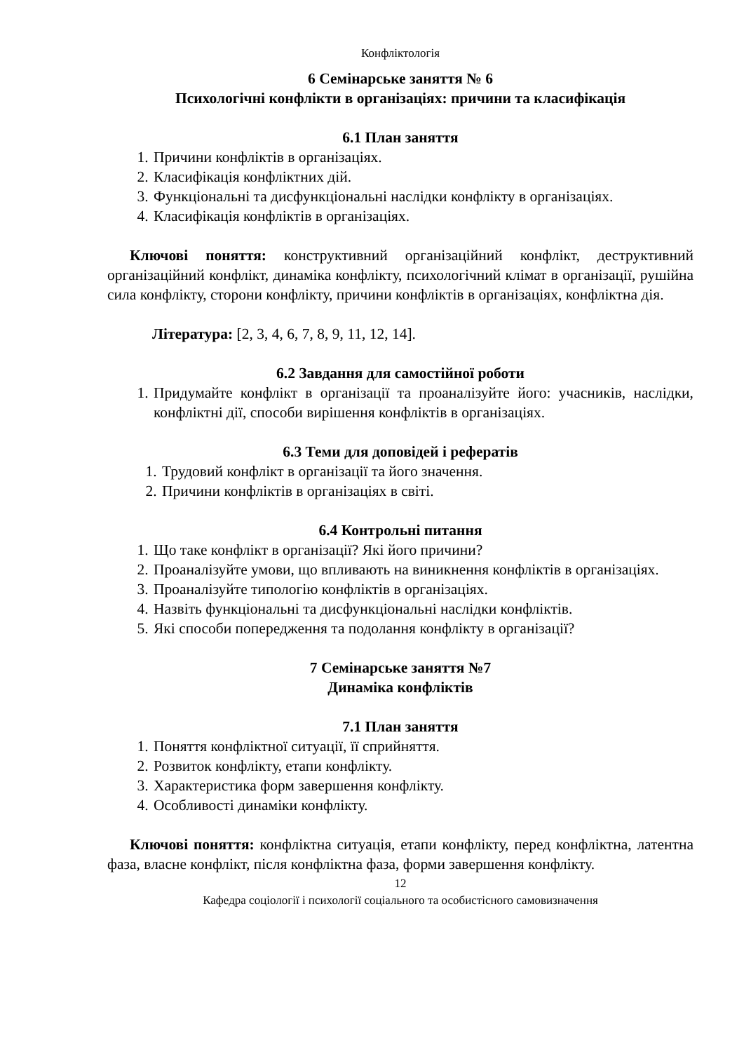Конфліктологія
6 Семінарське заняття № 6
Психологічні конфлікти в організаціях: причини та класифікація
6.1 План заняття
1. Причини конфліктів в організаціях.
2. Класифікація конфліктних дій.
3. Функціональні та дисфункціональні наслідки конфлікту в організаціях.
4. Класифікація конфліктів в організаціях.
Ключові поняття: конструктивний організаційний конфлікт, деструктивний організаційний конфлікт, динаміка конфлікту, психологічний клімат в організації, рушійна сила конфлікту, сторони конфлікту, причини конфліктів в організаціях, конфліктна дія.
Література: [2, 3, 4, 6, 7, 8, 9, 11, 12, 14].
6.2 Завдання для самостійної роботи
1. Придумайте конфлікт в організації та проаналізуйте його: учасників, наслідки, конфліктні дії, способи вирішення конфліктів в організаціях.
6.3 Теми для доповідей і рефератів
1. Трудовий конфлікт в організації та його значення.
2. Причини конфліктів в організаціях в світі.
6.4 Контрольні питання
1. Що таке конфлікт в організації? Які його причини?
2. Проаналізуйте умови, що впливають на виникнення конфліктів в організаціях.
3. Проаналізуйте типологію конфліктів в організаціях.
4. Назвіть функціональні та дисфункціональні наслідки конфліктів.
5. Які способи попередження та подолання конфлікту в організації?
7 Семінарське заняття №7
Динаміка конфліктів
7.1 План заняття
1. Поняття конфліктної ситуації, її сприйняття.
2. Розвиток конфлікту, етапи конфлікту.
3. Характеристика форм завершення конфлікту.
4. Особливості динаміки конфлікту.
Ключові поняття: конфліктна ситуація, етапи конфлікту, перед конфліктна, латентна фаза, власне конфлікт, після конфліктна фаза, форми завершення конфлікту.
12
Кафедра соціології і психології соціального та особистісного самовизначення